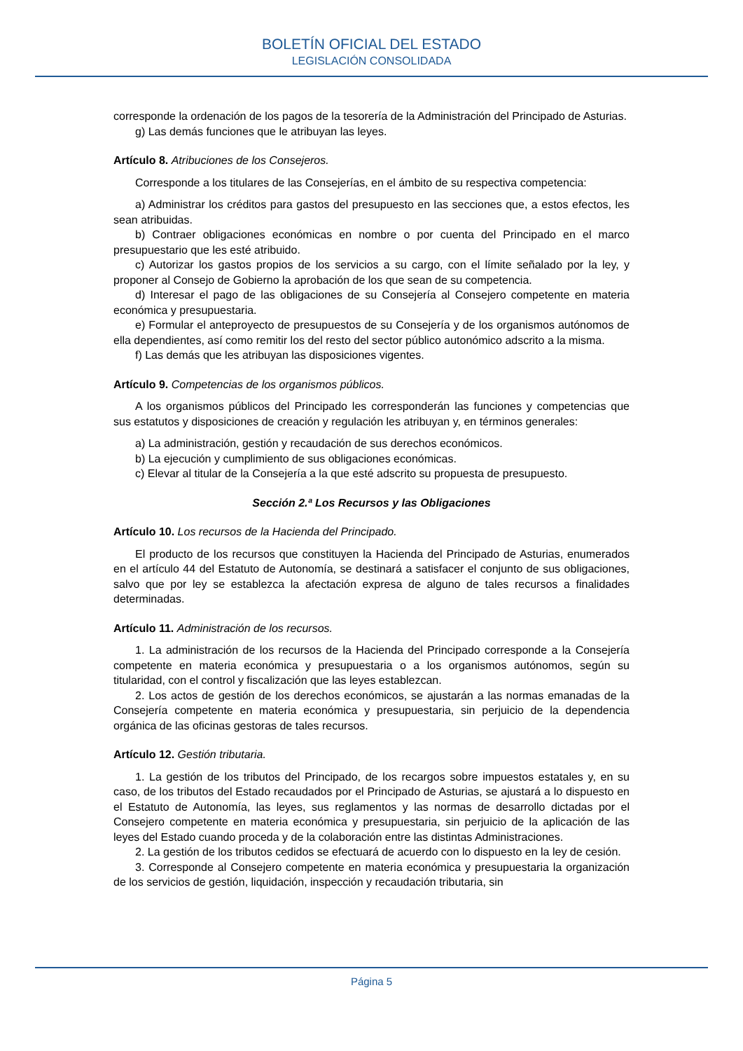BOLETÍN OFICIAL DEL ESTADO
LEGISLACIÓN CONSOLIDADA
corresponde la ordenación de los pagos de la tesorería de la Administración del Principado de Asturias.
g) Las demás funciones que le atribuyan las leyes.
Artículo 8. Atribuciones de los Consejeros.
Corresponde a los titulares de las Consejerías, en el ámbito de su respectiva competencia:
a) Administrar los créditos para gastos del presupuesto en las secciones que, a estos efectos, les sean atribuidas.
b) Contraer obligaciones económicas en nombre o por cuenta del Principado en el marco presupuestario que les esté atribuido.
c) Autorizar los gastos propios de los servicios a su cargo, con el límite señalado por la ley, y proponer al Consejo de Gobierno la aprobación de los que sean de su competencia.
d) Interesar el pago de las obligaciones de su Consejería al Consejero competente en materia económica y presupuestaria.
e) Formular el anteproyecto de presupuestos de su Consejería y de los organismos autónomos de ella dependientes, así como remitir los del resto del sector público autonómico adscrito a la misma.
f) Las demás que les atribuyan las disposiciones vigentes.
Artículo 9. Competencias de los organismos públicos.
A los organismos públicos del Principado les corresponderán las funciones y competencias que sus estatutos y disposiciones de creación y regulación les atribuyan y, en términos generales:
a) La administración, gestión y recaudación de sus derechos económicos.
b) La ejecución y cumplimiento de sus obligaciones económicas.
c) Elevar al titular de la Consejería a la que esté adscrito su propuesta de presupuesto.
Sección 2.ª Los Recursos y las Obligaciones
Artículo 10. Los recursos de la Hacienda del Principado.
El producto de los recursos que constituyen la Hacienda del Principado de Asturias, enumerados en el artículo 44 del Estatuto de Autonomía, se destinará a satisfacer el conjunto de sus obligaciones, salvo que por ley se establezca la afectación expresa de alguno de tales recursos a finalidades determinadas.
Artículo 11. Administración de los recursos.
1. La administración de los recursos de la Hacienda del Principado corresponde a la Consejería competente en materia económica y presupuestaria o a los organismos autónomos, según su titularidad, con el control y fiscalización que las leyes establezcan.
2. Los actos de gestión de los derechos económicos, se ajustarán a las normas emanadas de la Consejería competente en materia económica y presupuestaria, sin perjuicio de la dependencia orgánica de las oficinas gestoras de tales recursos.
Artículo 12. Gestión tributaria.
1. La gestión de los tributos del Principado, de los recargos sobre impuestos estatales y, en su caso, de los tributos del Estado recaudados por el Principado de Asturias, se ajustará a lo dispuesto en el Estatuto de Autonomía, las leyes, sus reglamentos y las normas de desarrollo dictadas por el Consejero competente en materia económica y presupuestaria, sin perjuicio de la aplicación de las leyes del Estado cuando proceda y de la colaboración entre las distintas Administraciones.
2. La gestión de los tributos cedidos se efectuará de acuerdo con lo dispuesto en la ley de cesión.
3. Corresponde al Consejero competente en materia económica y presupuestaria la organización de los servicios de gestión, liquidación, inspección y recaudación tributaria, sin
Página 5